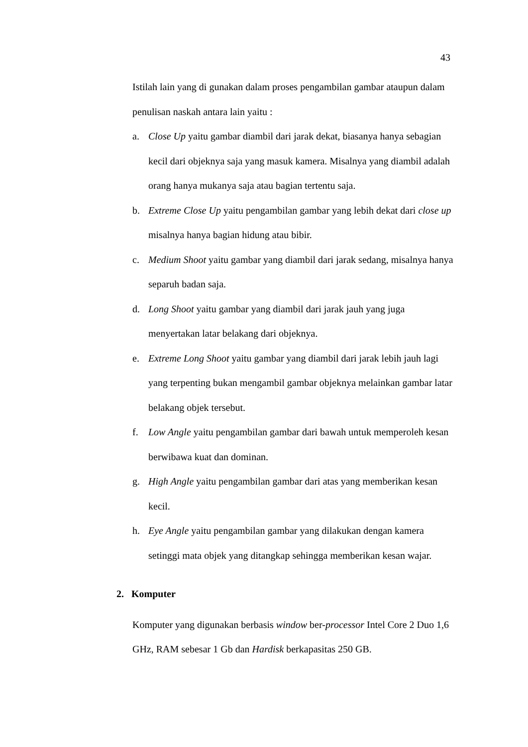43
Istilah lain yang di gunakan dalam proses pengambilan gambar ataupun dalam penulisan naskah antara lain yaitu :
a. Close Up yaitu gambar diambil dari jarak dekat, biasanya hanya sebagian kecil dari objeknya saja yang masuk kamera. Misalnya yang diambil adalah orang hanya mukanya saja atau bagian tertentu saja.
b. Extreme Close Up yaitu pengambilan gambar yang lebih dekat dari close up misalnya hanya bagian hidung atau bibir.
c. Medium Shoot yaitu gambar yang diambil dari jarak sedang, misalnya hanya separuh badan saja.
d. Long Shoot yaitu gambar yang diambil dari jarak jauh yang juga menyertakan latar belakang dari objeknya.
e. Extreme Long Shoot yaitu gambar yang diambil dari jarak lebih jauh lagi yang terpenting bukan mengambil gambar objeknya melainkan gambar latar belakang objek tersebut.
f. Low Angle yaitu pengambilan gambar dari bawah untuk memperoleh kesan berwibawa kuat dan dominan.
g. High Angle yaitu pengambilan gambar dari atas yang memberikan kesan kecil.
h. Eye Angle yaitu pengambilan gambar yang dilakukan dengan kamera setinggi mata objek yang ditangkap sehingga memberikan kesan wajar.
2. Komputer
Komputer yang digunakan berbasis window ber-processor Intel Core 2 Duo 1,6 GHz, RAM sebesar 1 Gb dan Hardisk berkapasitas 250 GB.